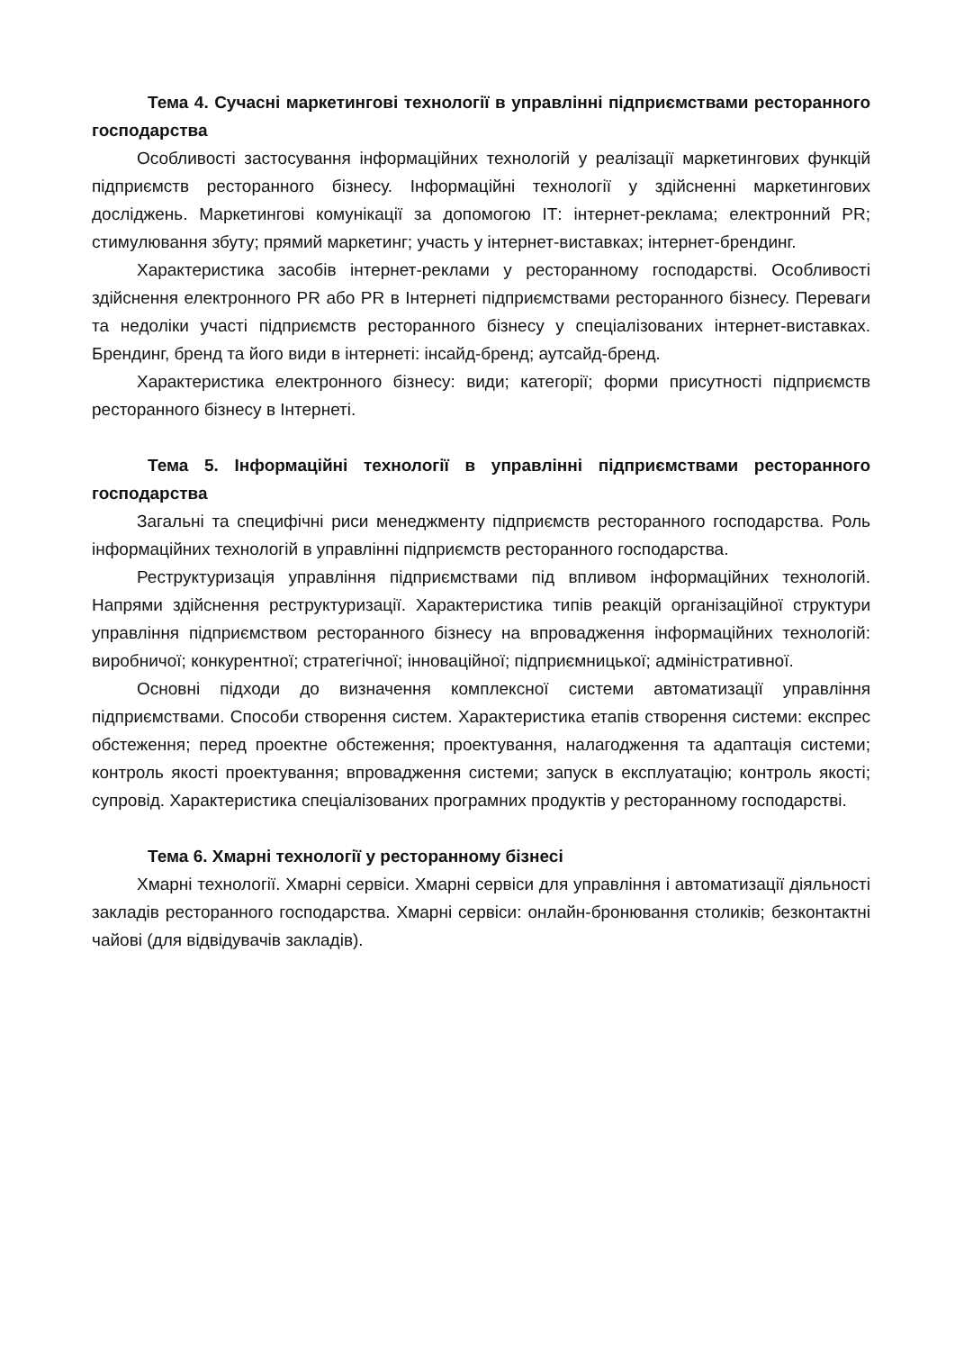Тема 4. Сучасні маркетингові технології в управлінні підприємствами ресторанного господарства
Особливості застосування інформаційних технологій у реалізації маркетингових функцій підприємств ресторанного бізнесу. Інформаційні технології у здійсненні маркетингових досліджень. Маркетингові комунікації за допомогою ІТ: інтернет-реклама; електронний PR; стимулювання збуту; прямий маркетинг; участь у інтернет-виставках; інтернет-брендинг.
Характеристика засобів інтернет-реклами у ресторанному господарстві. Особливості здійснення електронного PR або PR в Інтернеті підприємствами ресторанного бізнесу. Переваги та недоліки участі підприємств ресторанного бізнесу у спеціалізованих інтернет-виставках. Брендинг, бренд та його види в інтернеті: інсайд-бренд; аутсайд-бренд.
Характеристика електронного бізнесу: види; категорії; форми присутності підприємств ресторанного бізнесу в Інтернеті.
Тема 5. Інформаційні технології в управлінні підприємствами ресторанного господарства
Загальні та специфічні риси менеджменту підприємств ресторанного господарства. Роль інформаційних технологій в управлінні підприємств ресторанного господарства.
Реструктуризація управління підприємствами під впливом інформаційних технологій. Напрями здійснення реструктуризації. Характеристика типів реакцій організаційної структури управління підприємством ресторанного бізнесу на впровадження інформаційних технологій: виробничої; конкурентної; стратегічної; інноваційної; підприємницької; адміністративної.
Основні підходи до визначення комплексної системи автоматизації управління підприємствами. Способи створення систем. Характеристика етапів створення системи: експрес обстеження; перед проектне обстеження; проектування, налагодження та адаптація системи; контроль якості проектування; впровадження системи; запуск в експлуатацію; контроль якості; супровід. Характеристика спеціалізованих програмних продуктів у ресторанному господарстві.
Тема 6. Хмарні технології у ресторанному бізнесі
Хмарні технології. Хмарні сервіси. Хмарні сервіси для управління і автоматизації діяльності закладів ресторанного господарства. Хмарні сервіси: онлайн-бронювання столиків; безконтактні чайові (для відвідувачів закладів).